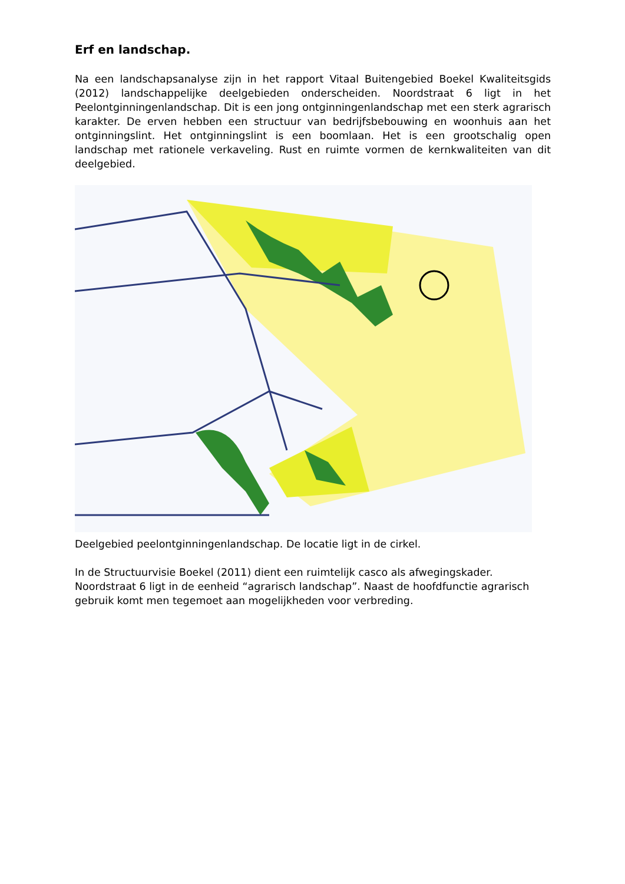Erf en landschap.
Na een landschapsanalyse zijn in het rapport Vitaal Buitengebied Boekel Kwaliteitsgids (2012) landschappelijke deelgebieden onderscheiden. Noordstraat 6 ligt in het Peelontginningenlandschap. Dit is een jong ontginningenlandschap met een sterk agrarisch karakter. De erven hebben een structuur van bedrijfsbebouwing en woonhuis aan het ontginningslint. Het ontginningslint is een boomlaan. Het is een grootschalig open landschap met rationele verkaveling. Rust en ruimte vormen de kernkwaliteiten van dit deelgebied.
Deelgebied peelontginningenlandschap. De locatie ligt in de cirkel.
In de Structuurvisie Boekel (2011) dient een ruimtelijk casco als afwegingskader. Noordstraat 6 ligt in de eenheid “agrarisch landschap”. Naast de hoofdfunctie agrarisch gebruik komt men tegemoet aan mogelijkheden voor verbreding.